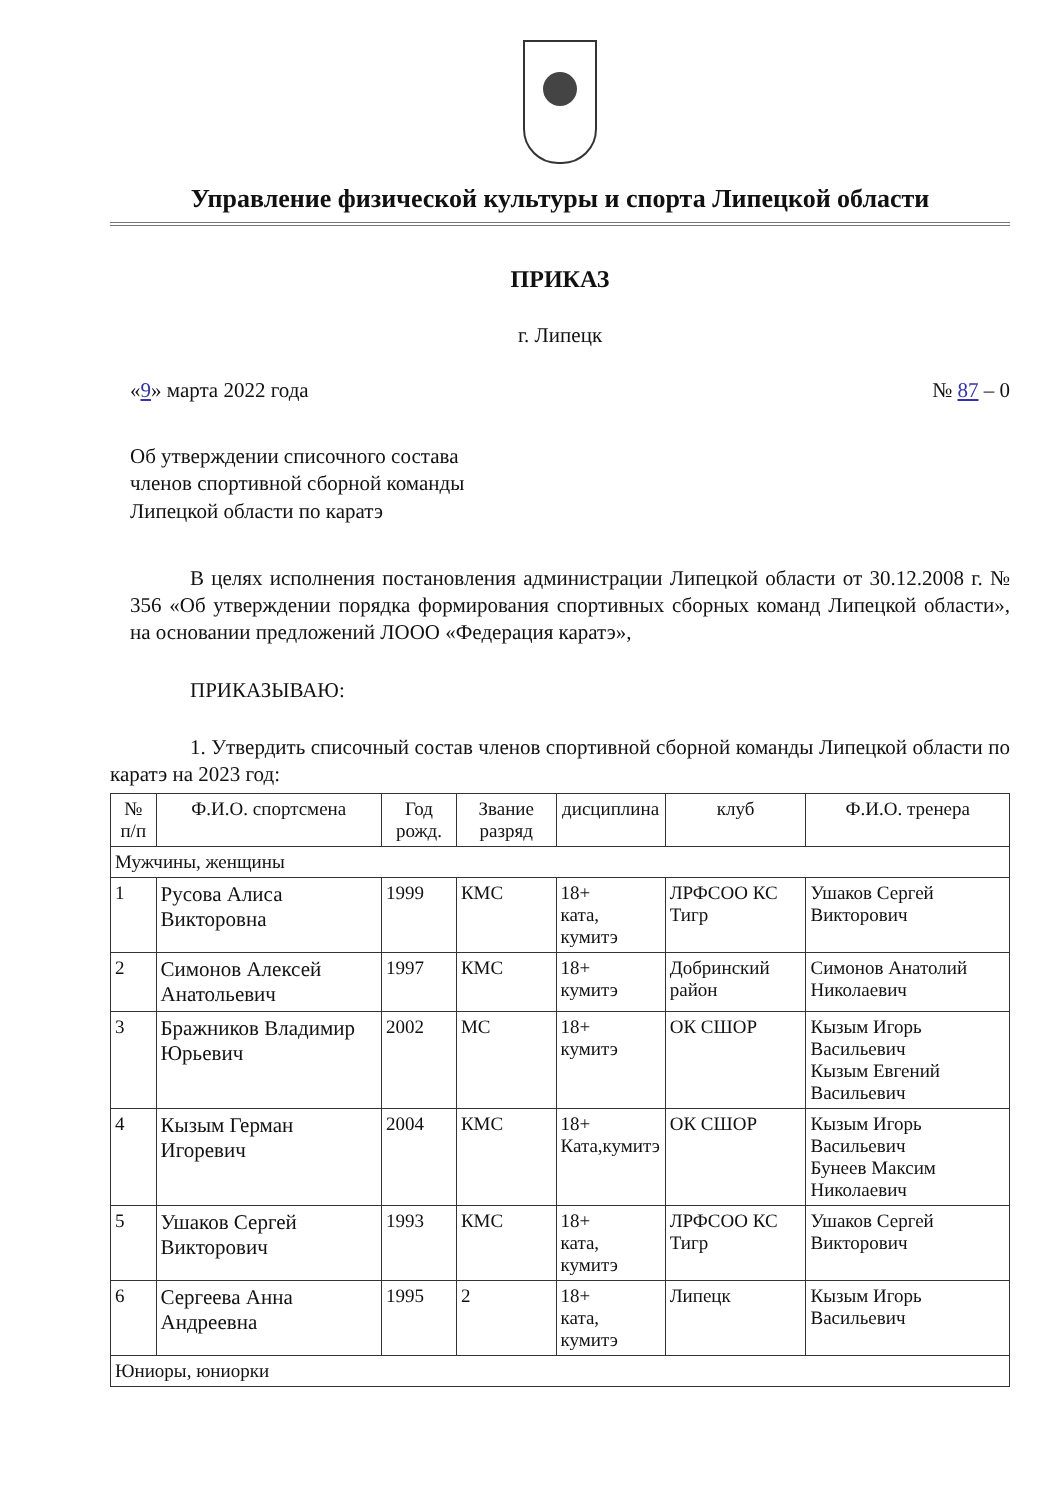Управление физической культуры и спорта Липецкой области
ПРИКАЗ
г. Липецк
«9» марта 2022 года № 87 – 0
Об утверждении списочного состава
членов спортивной сборной команды
Липецкой области по каратэ
В целях исполнения постановления администрации Липецкой области от 30.12.2008 г. № 356 «Об утверждении порядка формирования спортивных сборных команд Липецкой области», на основании предложений ЛООО «Федерация каратэ»,
ПРИКАЗЫВАЮ:
1. Утвердить списочный состав членов спортивной сборной команды Липецкой области по каратэ на 2023 год:
| № п/п | Ф.И.О. спортсмена | Год рожд. | Звание разряд | дисциплина | клуб | Ф.И.О. тренера |
| --- | --- | --- | --- | --- | --- | --- |
| Мужчины, женщины | | | | | | |
| 1 | Русова Алиса Викторовна | 1999 | КМС | 18+ ката, кумитэ | ЛРФСОО КС Тигр | Ушаков Сергей Викторович |
| 2 | Симонов Алексей Анатольевич | 1997 | КМС | 18+ кумитэ | Добринский район | Симонов Анатолий Николаевич |
| 3 | Бражников Владимир Юрьевич | 2002 | МС | 18+ кумитэ | ОК СШОР | Кызым Игорь Васильевич Кызым Евгений Васильевич |
| 4 | Кызым Герман Игоревич | 2004 | КМС | 18+ Ката,кумитэ | ОК СШОР | Кызым Игорь Васильевич Бунеев Максим Николаевич |
| 5 | Ушаков Сергей Викторович | 1993 | КМС | 18+ ката, кумитэ | ЛРФСОО КС Тигр | Ушаков Сергей Викторович |
| 6 | Сергеева Анна Андреевна | 1995 | 2 | 18+ ката, кумитэ | Липецк | Кызым Игорь Васильевич |
| Юниоры, юниорки | | | | | | |